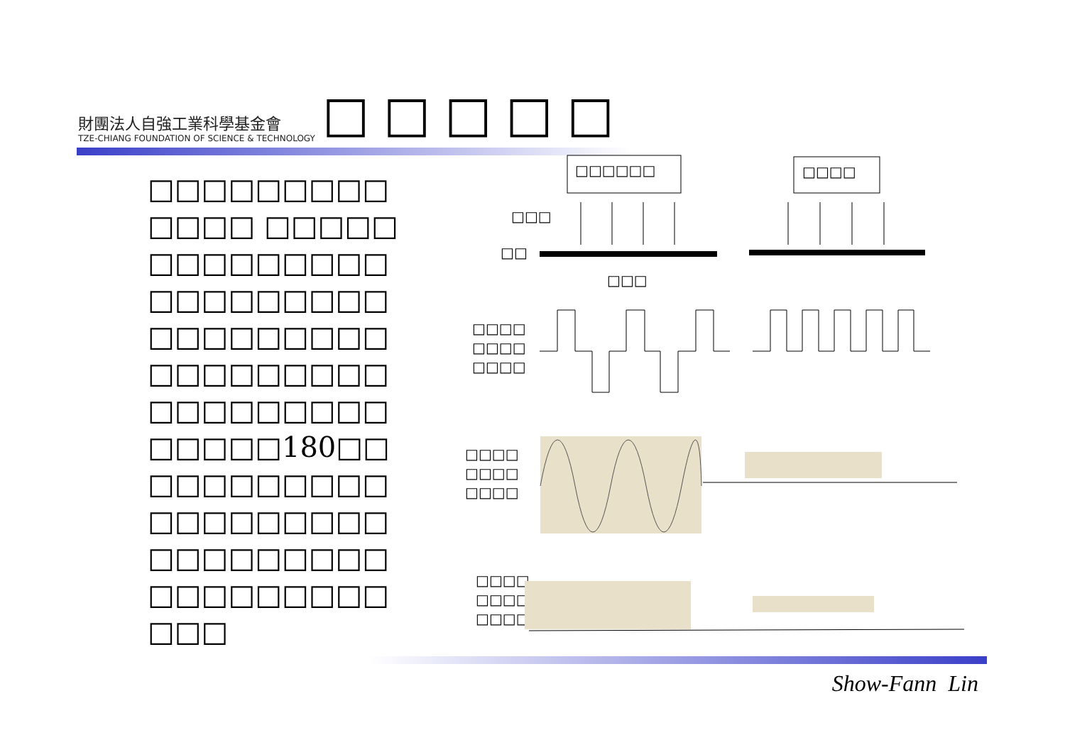財團法人自強工業科學基金會
TZE-CHIANG FOUNDATION OF SCIENCE & TECHNOLOGY
□□□□□
□□□□□□□□□ □□□□ □□□□□ □□□□□□□□□ □□□□□□□□□ □□□□□□□□□ □□□□□□□□□ □□□□□□□□□ □□□□□180□□ □□□□□□□□□ □□□□□□□□□ □□□□□□□□□ □□□□□□□□□ □□□
□□□□□□
□□□□
□□□
□□
□□□
□□□□
□□□□
□□□□
□□□□
□□□□
□□□□
□□□□
□□□□
□□□□
Show-Fann Lin